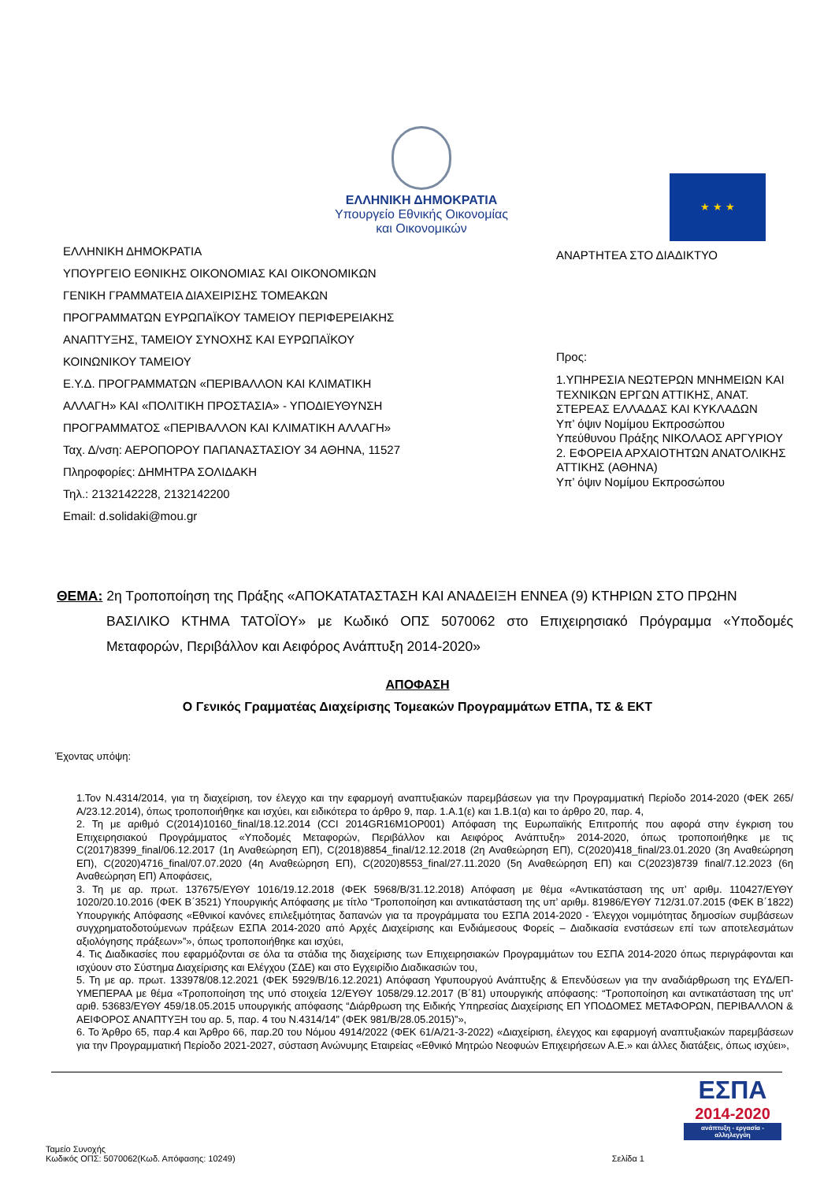ΕΛΛΗΝΙΚΗ ΔΗΜΟΚΡΑΤΙΑ
Υπουργείο Εθνικής Οικονομίας
και Οικονομικών
★ ★ ★
ΕΛΛΗΝΙΚΗ ΔΗΜΟΚΡΑΤΙΑ
ΥΠΟΥΡΓΕΙΟ ΕΘΝΙΚΗΣ ΟΙΚΟΝΟΜΙΑΣ ΚΑΙ ΟΙΚΟΝΟΜΙΚΩΝ
ΓΕΝΙΚΗ ΓΡΑΜΜΑΤΕΙΑ ΔΙΑΧΕΙΡΙΣΗΣ ΤΟΜΕΑΚΩΝ
ΠΡΟΓΡΑΜΜΑΤΩΝ ΕΥΡΩΠΑΪΚΟΥ ΤΑΜΕΙΟΥ ΠΕΡΙΦΕΡΕΙΑΚΗΣ
ΑΝΑΠΤΥΞΗΣ, ΤΑΜΕΙΟΥ ΣΥΝΟΧΗΣ ΚΑΙ ΕΥΡΩΠΑΪΚΟΥ
ΚΟΙΝΩΝΙΚΟΥ ΤΑΜΕΙΟΥ
Ε.Υ.Δ. ΠΡΟΓΡΑΜΜΑΤΩΝ «ΠΕΡΙΒΑΛΛΟΝ ΚΑΙ ΚΛΙΜΑΤΙΚΗ
ΑΛΛΑΓΗ» ΚΑΙ «ΠΟΛΙΤΙΚΗ ΠΡΟΣΤΑΣΙΑ» - ΥΠΟΔΙΕΥΘΥΝΣΗ
ΠΡΟΓΡΑΜΜΑΤΟΣ «ΠΕΡΙΒΑΛΛΟΝ ΚΑΙ ΚΛΙΜΑΤΙΚΗ ΑΛΛΑΓΗ»
Ταχ. Δ/νση: ΑΕΡΟΠΟΡΟΥ ΠΑΠΑΝΑΣΤΑΣΙΟΥ 34 ΑΘΗΝΑ, 11527
Πληροφορίες: ΔΗΜΗΤΡΑ ΣΟΛΙΔΑΚΗ
Τηλ.: 2132142228, 2132142200
Email: d.solidaki@mou.gr
ΑΝΑΡΤΗΤΕΑ ΣΤΟ ΔΙΑΔΙΚΤΥΟ
Προς:
1.ΥΠΗΡΕΣΙΑ ΝΕΩΤΕΡΩΝ ΜΝΗΜΕΙΩΝ ΚΑΙ ΤΕΧΝΙΚΩΝ ΕΡΓΩΝ ΑΤΤΙΚΗΣ, ΑΝΑΤ. ΣΤΕΡΕΑΣ ΕΛΛΑΔΑΣ ΚΑΙ ΚΥΚΛΑΔΩΝ
Υπ’ όψιν Νομίμου Εκπροσώπου
Υπεύθυνου Πράξης ΝΙΚΟΛΑΟΣ ΑΡΓΥΡΙΟΥ
2. ΕΦΟΡΕΙΑ ΑΡΧΑΙΟΤΗΤΩΝ ΑΝΑΤΟΛΙΚΗΣ ΑΤΤΙΚΗΣ (ΑΘΗΝΑ)
Υπ’ όψιν Νομίμου Εκπροσώπου
ΘΕΜΑ: 2η Τροποποίηση της Πράξης «ΑΠΟΚΑΤΑΤΑΣΤΑΣΗ ΚΑΙ ΑΝΑΔΕΙΞΗ ΕΝΝΕΑ (9) ΚΤΗΡΙΩΝ ΣΤΟ ΠΡΩΗΝ
ΒΑΣΙΛΙΚΟ ΚΤΗΜΑ ΤΑΤΟΪΟΥ» με Κωδικό ΟΠΣ 5070062 στο Επιχειρησιακό Πρόγραμμα «Υποδομές Μεταφορών, Περιβάλλον και Αειφόρος Ανάπτυξη 2014-2020»
ΑΠΟΦΑΣΗ
Ο Γενικός Γραμματέας Διαχείρισης Τομεακών Προγραμμάτων ΕΤΠΑ, ΤΣ & ΕΚΤ
Έχοντας υπόψη:
1.Τον Ν.4314/2014, για τη διαχείριση, τον έλεγχο και την εφαρμογή αναπτυξιακών παρεμβάσεων για την Προγραμματική Περίοδο 2014-2020 (ΦΕΚ 265/Α/23.12.2014), όπως τροποποιήθηκε και ισχύει, και ειδικότερα το άρθρο 9, παρ. 1.Α.1(ε) και 1.Β.1(α) και το άρθρο 20, παρ. 4,
2. Τη με αριθμό C(2014)10160_final/18.12.2014 (CCI 2014GR16M1OP001) Απόφαση της Ευρωπαϊκής Επιτροπής που αφορά στην έγκριση του Επιχειρησιακού Προγράμματος «Υποδομές Μεταφορών, Περιβάλλον και Αειφόρος Ανάπτυξη» 2014-2020, όπως τροποποιήθηκε με τις C(2017)8399_final/06.12.2017 (1η Αναθεώρηση ΕΠ), C(2018)8854_final/12.12.2018 (2η Αναθεώρηση ΕΠ), C(2020)418_final/23.01.2020 (3η Αναθεώρηση ΕΠ), C(2020)4716_final/07.07.2020 (4η Αναθεώρηση ΕΠ), C(2020)8553_final/27.11.2020 (5η Αναθεώρηση ΕΠ) και C(2023)8739 final/7.12.2023 (6η Αναθεώρηση ΕΠ) Αποφάσεις,
3. Τη με αρ. πρωτ. 137675/ΕΥΘΥ 1016/19.12.2018 (ΦΕΚ 5968/Β/31.12.2018) Απόφαση με θέμα «Αντικατάσταση της υπ’ αριθμ. 110427/ΕΥΘΥ 1020/20.10.2016 (ΦΕΚ Β΄3521) Υπουργικής Απόφασης με τίτλο “Τροποποίηση και αντικατάσταση της υπ’ αριθμ. 81986/ΕΥΘΥ 712/31.07.2015 (ΦΕΚ Β΄1822) Υπουργικής Απόφασης «Εθνικοί κανόνες επιλεξιμότητας δαπανών για τα προγράμματα του ΕΣΠΑ 2014-2020 - Έλεγχοι νομιμότητας δημοσίων συμβάσεων συγχρηματοδοτούμενων πράξεων ΕΣΠΑ 2014-2020 από Αρχές Διαχείρισης και Ενδιάμεσους Φορείς – Διαδικασία ενστάσεων επί των αποτελεσμάτων αξιολόγησης πράξεων»”», όπως τροποποιήθηκε και ισχύει,
4. Τις Διαδικασίες που εφαρμόζονται σε όλα τα στάδια της διαχείρισης των Επιχειρησιακών Προγραμμάτων του ΕΣΠΑ 2014-2020 όπως περιγράφονται και ισχύουν στο Σύστημα Διαχείρισης και Ελέγχου (ΣΔΕ) και στο Εγχειρίδιο Διαδικασιών του,
5. Τη με αρ. πρωτ. 133978/08.12.2021 (ΦΕΚ 5929/Β/16.12.2021) Απόφαση Υφυπουργού Ανάπτυξης & Επενδύσεων για την αναδιάρθρωση της ΕΥΔ/ΕΠ-ΥΜΕΠΕΡΑΑ με θέμα «Τροποποίηση της υπό στοιχεία 12/ΕΥΘΥ 1058/29.12.2017 (Β΄81) υπουργικής απόφασης: “Τροποποίηση και αντικατάσταση της υπ' αριθ. 53683/ΕΥΘΥ 459/18.05.2015 υπουργικής απόφασης “Διάρθρωση της Ειδικής Υπηρεσίας Διαχείρισης ΕΠ ΥΠΟΔΟΜΕΣ ΜΕΤΑΦΟΡΩΝ, ΠΕΡΙΒΑΛΛΟΝ & ΑΕΙΦΟΡΟΣ ΑΝΑΠΤΥΞΗ του αρ. 5, παρ. 4 του Ν.4314/14” (ΦΕΚ 981/Β/28.05.2015)”»,
6. Το Άρθρο 65, παρ.4 και Άρθρο 66, παρ.20 του Νόμου 4914/2022 (ΦΕΚ 61/Α/21-3-2022) «Διαχείριση, έλεγχος και εφαρμογή αναπτυξιακών παρεμβάσεων για την Προγραμματική Περίοδο 2021-2027, σύσταση Ανώνυμης Εταιρείας «Εθνικό Μητρώο Νεοφυών Επιχειρήσεων Α.Ε.» και άλλες διατάξεις, όπως ισχύει»,
ΕΣΠΑ
2014-2020
ανάπτυξη - εργασία - αλληλεγγύη
Ταμείο Συνοχής
Κωδικός ΟΠΣ: 5070062(Κωδ. Απόφασης: 10249)
Σελίδα 1